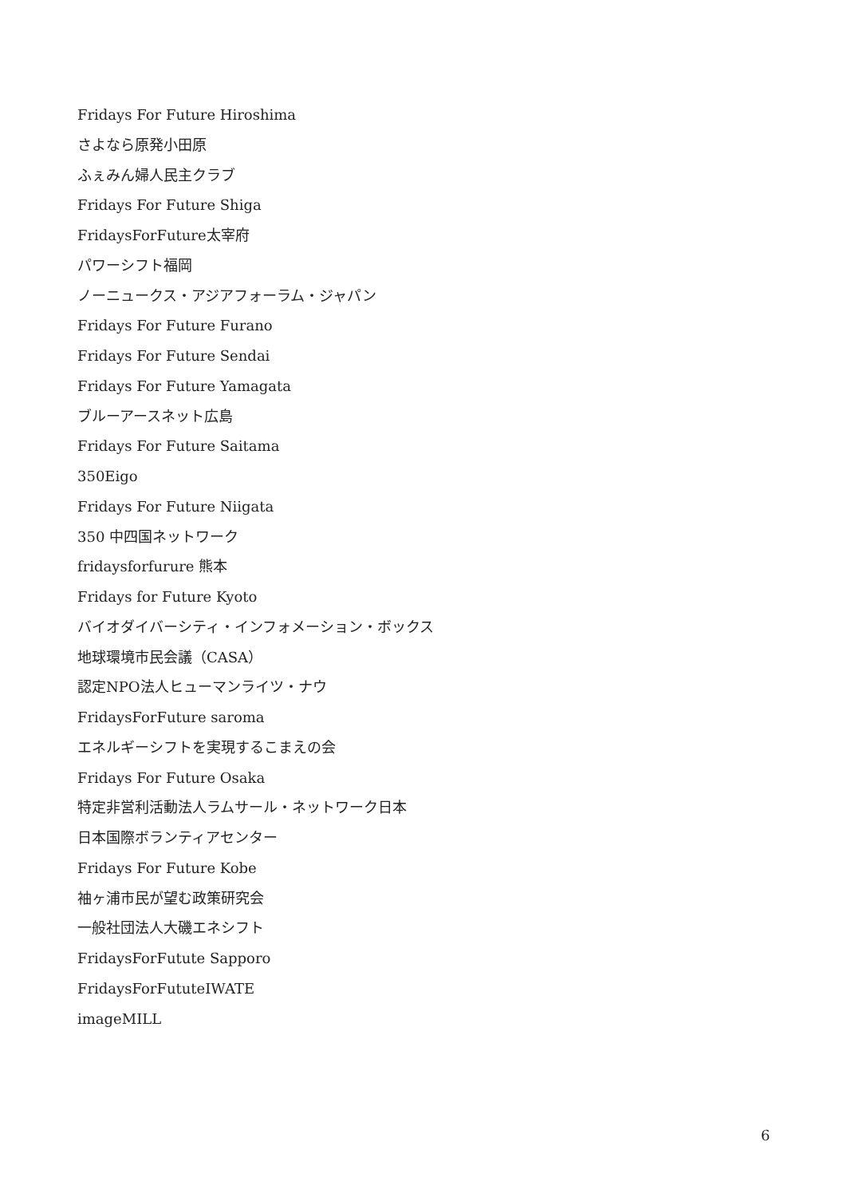Fridays For Future Hiroshima
さよなら原発小田原
ふぇみん婦人民主クラブ
Fridays For Future Shiga
FridaysForFuture太宰府
パワーシフト福岡
ノーニュークス・アジアフォーラム・ジャパン
Fridays For Future Furano
Fridays For Future Sendai
Fridays For Future Yamagata
ブルーアースネット広島
Fridays For Future Saitama
350Eigo
Fridays For Future Niigata
350 中四国ネットワーク
fridaysforfurure 熊本
Fridays for Future Kyoto
バイオダイバーシティ・インフォメーション・ボックス
地球環境市民会議（CASA）
認定NPO法人ヒューマンライツ・ナウ
FridaysForFuture saroma
エネルギーシフトを実現するこまえの会
Fridays For Future Osaka
特定非営利活動法人ラムサール・ネットワーク日本
日本国際ボランティアセンター
Fridays For Future Kobe
袖ヶ浦市民が望む政策研究会
一般社団法人大磯エネシフト
FridaysForFutute Sapporo
FridaysForFututeIWATE
imageMILL
6